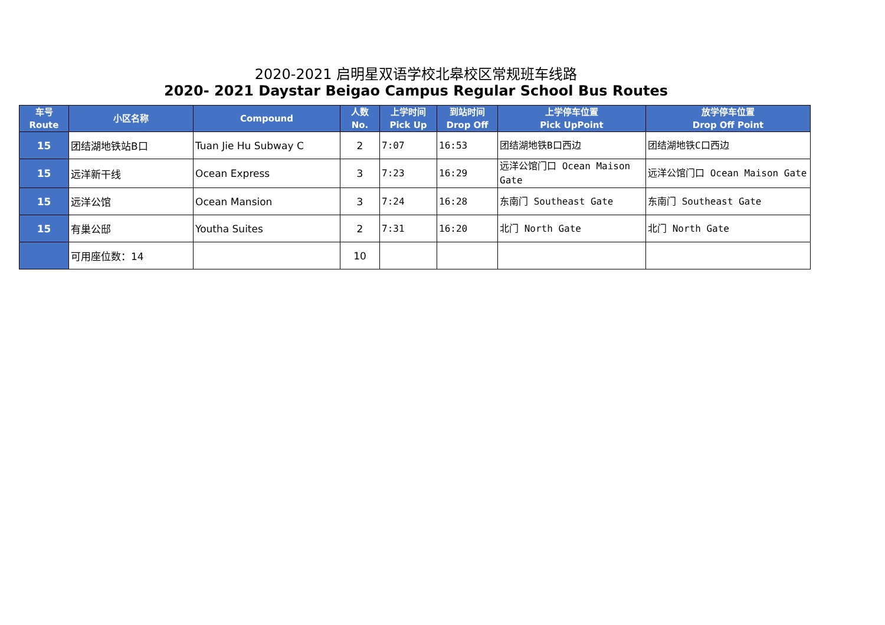2020-2021 启明星双语学校北皋校区常规班车线路
2020- 2021 Daystar Beigao Campus Regular School Bus Routes
| 车号 Route | 小区名称 | Compound | 人数 No. | 上学时间 Pick Up | 到站时间 Drop Off | 上学停车位置 Pick UpPoint | 放学停车位置 Drop Off Point |
| --- | --- | --- | --- | --- | --- | --- | --- |
| 15 | 团结湖地铁站B口 | Tuan Jie Hu Subway C | 2 | 7:07 | 16:53 | 团结湖地铁B口西边 | 团结湖地铁C口西边 |
| 15 | 远洋新干线 | Ocean Express | 3 | 7:23 | 16:29 | 远洋公馆门口 Ocean Maison Gate | 远洋公馆门口 Ocean Maison Gate |
| 15 | 远洋公馆 | Ocean Mansion | 3 | 7:24 | 16:28 | 东南门 Southeast Gate | 东南门 Southeast Gate |
| 15 | 有巢公邸 | Youtha Suites | 2 | 7:31 | 16:20 | 北门 North Gate | 北门 North Gate |
| | 可用座位数：14 | | 10 | | | | |